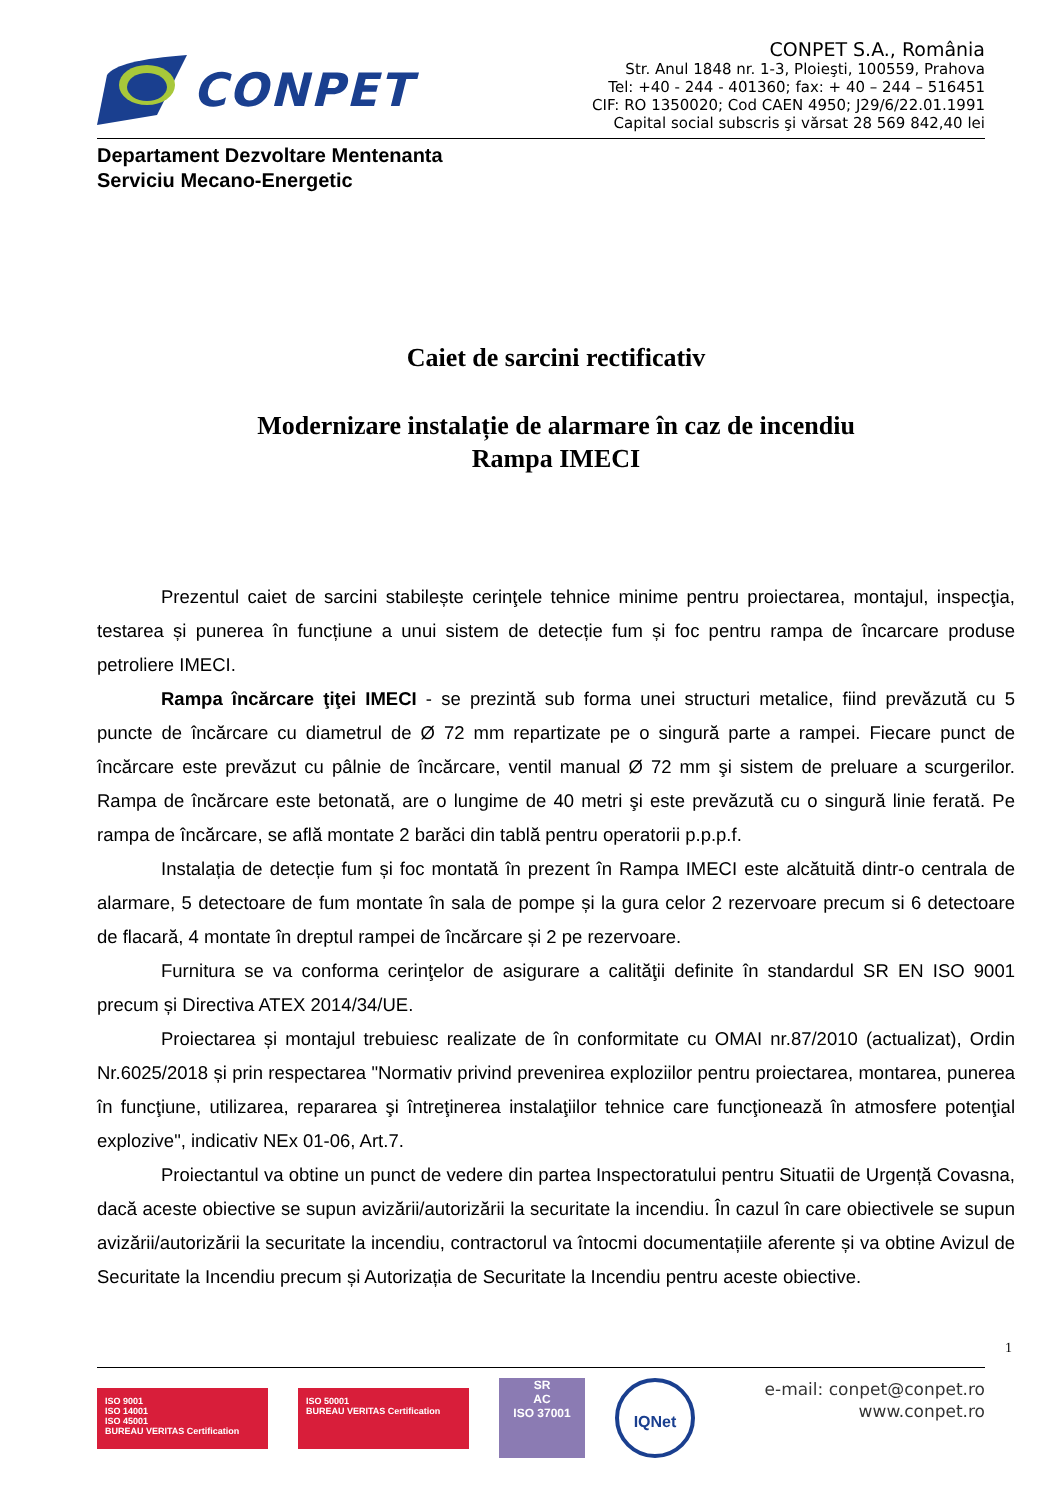CONPET
CONPET S.A., România
Str. Anul 1848 nr. 1-3, Ploieşti, 100559, Prahova
Tel: +40 - 244 - 401360; fax: + 40 – 244 – 516451
CIF: RO 1350020; Cod CAEN 4950; J29/6/22.01.1991
Capital social subscris şi vărsat 28 569 842,40 lei
Departament Dezvoltare Mentenanta
Serviciu Mecano-Energetic
Caiet de sarcini rectificativ
Modernizare instalație de alarmare în caz de incendiu
Rampa IMECI
Prezentul caiet de sarcini stabilește cerinţele tehnice minime pentru proiectarea, montajul, inspecţia, testarea și punerea în funcțiune a unui sistem de detecție fum și foc pentru rampa de încarcare produse petroliere IMECI.
Rampa încărcare ţiţei IMECI - se prezintă sub forma unei structuri metalice, fiind prevăzută cu 5 puncte de încărcare cu diametrul de Ø 72 mm repartizate pe o singură parte a rampei. Fiecare punct de încărcare este prevăzut cu pâlnie de încărcare, ventil manual Ø 72 mm şi sistem de preluare a scurgerilor. Rampa de încărcare este betonată, are o lungime de 40 metri şi este prevăzută cu o singură linie ferată. Pe rampa de încărcare, se află montate 2 barăci din tablă pentru operatorii p.p.p.f.
Instalația de detecție fum și foc montată în prezent în Rampa IMECI este alcătuită dintr-o centrala de alarmare, 5 detectoare de fum montate în sala de pompe și la gura celor 2 rezervoare precum si 6 detectoare de flacară, 4 montate în dreptul rampei de încărcare și 2 pe rezervoare.
Furnitura se va conforma cerinţelor de asigurare a calităţii definite în standardul SR EN ISO 9001 precum și Directiva ATEX 2014/34/UE.
Proiectarea și montajul trebuiesc realizate de în conformitate cu OMAI nr.87/2010 (actualizat), Ordin Nr.6025/2018 și prin respectarea "Normativ privind prevenirea exploziilor pentru proiectarea, montarea, punerea în funcţiune, utilizarea, repararea şi întreţinerea instalaţiilor tehnice care funcţionează în atmosfere potenţial explozive", indicativ NEx 01-06, Art.7.
Proiectantul va obtine un punct de vedere din partea Inspectoratului pentru Situatii de Urgență Covasna, dacă aceste obiective se supun avizării/autorizării la securitate la incendiu. În cazul în care obiectivele se supun avizării/autorizării la securitate la incendiu, contractorul va întocmi documentațiile aferente și va obtine Avizul de Securitate la Incendiu precum și Autorizația de Securitate la Incendiu pentru aceste obiective.
1
ISO 9001
ISO 14001
ISO 45001
BUREAU VERITAS Certification
ISO 50001
BUREAU VERITAS Certification
SR
AC
ISO 37001
IQNet
e-mail: conpet@conpet.ro
www.conpet.ro